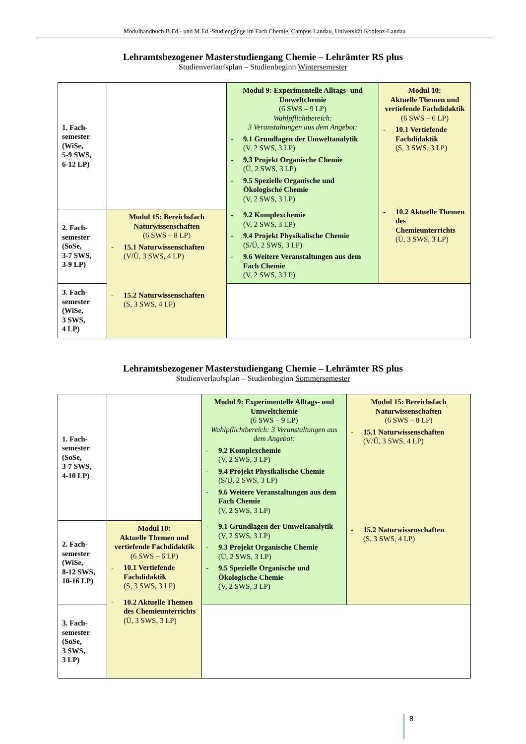Modulhandbuch B.Ed.- und M.Ed.-Studiengänge im Fach Chemie, Campus Landau, Universität Koblenz-Landau
Lehramtsbezogener Masterstudiengang Chemie – Lehrämter RS plus
Studienverlaufsplan – Studienbeginn Wintersemester
| 1. Fach- semester (WiSe, 5-9 SWS, 6-12 LP) | | Modul 9: Experimentelle Alltags- und Umweltchemie (6 SWS – 9 LP) Wahlpflichtbereich: 3 Veranstaltungen aus dem Angebot: - 9.1 Grundlagen der Umweltanalytik (V, 2 SWS, 3 LP) - 9.3 Projekt Organische Chemie (Ü, 2 SWS, 3 LP) - 9.5 Spezielle Organische und Ökologische Chemie (V, 2 SWS, 3 LP) - 9.2 Komplexchemie (V, 2 SWS, 3 LP) - 9.4 Projekt Physikalische Chemie (S/Ü, 2 SWS, 3 LP) - 9.6 Weitere Veranstaltungen aus dem Fach Chemie (V, 2 SWS, 3 LP) | Modul 10: Aktuelle Themen und vertiefende Fachdidaktik (6 SWS – 6 LP) - 10.1 Vertiefende Fachdidaktik (S, 3 SWS, 3 LP) - 10.2 Aktuelle Themen des Chemieunterrichts (Ü, 3 SWS, 3 LP) |
| 2. Fach- semester (SoSe, 3-7 SWS, 3-9 LP) | Modul 15: Bereichsfach Naturwissenschaften (6 SWS – 8 LP) - 15.1 Naturwissenschaften (V/Ü, 3 SWS, 4 LP) - 15.2 Naturwissenschaften (S, 3 SWS, 4 LP) | | |
| 3. Fach- semester (WiSe, 3 SWS, 4 LP) | | | |
Lehramtsbezogener Masterstudiengang Chemie – Lehrämter RS plus
Studienverlaufsplan – Studienbeginn Sommersemester
| 1. Fach- semester (SoSe, 3-7 SWS, 4-10 LP) | | Modul 9: Experimentelle Alltags- und Umweltchemie (6 SWS – 9 LP) Wahlpflichtbereich: 3 Veranstaltungen aus dem Angebot: - 9.2 Komplexchemie (V, 2 SWS, 3 LP) - 9.4 Projekt Physikalische Chemie (S/Ü, 2 SWS, 3 LP) - 9.6 Weitere Veranstaltungen aus dem Fach Chemie (V, 2 SWS, 3 LP) - 9.1 Grundlagen der Umweltanalytik (V, 2 SWS, 3 LP) - 9.3 Projekt Organische Chemie (Ü, 2 SWS, 3 LP) - 9.5 Spezielle Organische und Ökologische Chemie (V, 2 SWS, 3 LP) | Modul 15: Bereichsfach Naturwissenschaften (6 SWS – 8 LP) - 15.1 Naturwissenschaften (V/Ü, 3 SWS, 4 LP) - 15.2 Naturwissenschaften (S, 3 SWS, 4 LP) |
| 2. Fach- semester (WiSe, 8-12 SWS, 10-16 LP) | Modul 10: Aktuelle Themen und vertiefende Fachdidaktik (6 SWS – 6 LP) - 10.1 Vertiefende Fachdidaktik (S, 3 SWS, 3 LP) - 10.2 Aktuelle Themen des Chemieunterrichts (Ü, 3 SWS, 3 LP) | | |
| 3. Fach- semester (SoSe, 3 SWS, 3 LP) | | | |
8